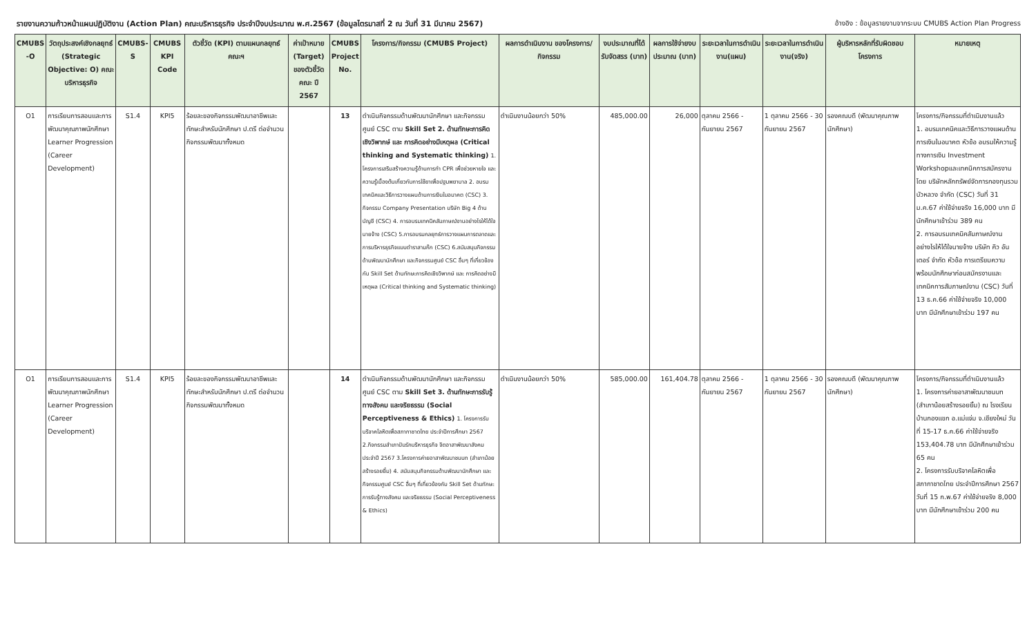รายงานความก้าวหน้าแผนปฏิบัติงาน (Action Plan) คณะบริหารธุรกิจ ประจำปีงบประมาณ พ.ศ.2567 (ข้อมูลไตรมาสที่ 2 ณ วันที่ 31 มีนาคม 2567)
อ้างอิง : ข้อมูลรายงานจากระบบ CMUBS Action Plan Progress
| CMUBS -O | วัตถุประสงค์เชิงกลยุทธ์ (Strategic Objective: O) คณะบริหารธุรกิจ | CMUBS-S | CMUBS KPI Code | ตัวชี้วัด (KPI) ตามแผนกลยุทธ์คณะฯ | ค่าเป้าหมาย (Target) ของตัวชี้วัด คณะ ปี 2567 | CMUBS Project No. | โครงการ/กิจกรรม (CMUBS Project) | ผลการดำเนินงาน ของโครงการ/กิจกรรม | งบประมาณที่ได้รับจัดสรร (บาท) | ผลการใช้จ่ายงบประมาณ (บาท) | ระยะเวลาในการดำเนินงาน(แผน) | ระยะเวลาในการดำเนินงาน(จริง) | ผู้บริหารหลักที่รับผิดชอบโครงการ | หมายเหตุ |
| --- | --- | --- | --- | --- | --- | --- | --- | --- | --- | --- | --- | --- | --- | --- |
| O1 | การเรียนการสอนและการพัฒนาคุณภาพนักศึกษา Learner Progression (Career Development) | S1.4 | KPI5 | ร้อยละของกิจกรรมพัฒนาอาชีพและทักษะสำหรับนักศึกษา ป.ตรี ต่อจำนวนกิจกรรมพัฒนาทั้งหมด | | 13 | ดำเนินกิจกรรมด้านพัฒนานักศึกษา และกิจกรรมศูนย์ CSC ตาม Skill Set 2. ด้านทักษะการคิดเชิงวิพากษ์ และ การคิดอย่างมีเหตุผล (Critical thinking and Systematic thinking) 1. โครงการเสริมสร้างความรู้ด้านการทำ CPR เพื่อช่วยหายใจ และความรู้เบื้องต้นเกี่ยวกับการใช้ยาเพื่อปฐมพยาบาล 2. อบรมเทคนิคและวิธีการวางแผนด้านการเงินในอนาคต (CSC) 3. กิจกรรม Company Presentation บริษัท Big 4 ด้านบัญชี (CSC) 4. การอบรมเทคนิคสัมภาษณ์งานอย่างไรให้ได้ใจนายจ้าง (CSC) 5.การอบรมกลยุทธ์การวางแผนการตลาดและการบริหารธุรกิจแบบตำราสามก๊ก (CSC) 6.สนับสนุนกิจกรรมด้านพัฒนานักศึกษา และกิจกรรมศูนย์ CSC อื่นๆ ที่เกี่ยวข้องกับ Skill Set ด้านทักษะการคิดเชิงวิพากษ์ และ การคิดอย่างมีเหตุผล (Critical thinking and Systematic thinking) | ดำเนินงานน้อยกว่า 50% | 485,000.00 | 26,000 | ตุลาคม 2566 - กันยายน 2567 | 1 ตุลาคม 2566 - 30 กันยายน 2567 | รองคณบดี (พัฒนาคุณภาพนักศึกษา) | โครงการ/กิจกรรมที่ดำเนินงานแล้ว 1. อบรมเทคนิคและวิธีการวางแผนด้านการเงินในอนาคต หัวข้อ อบรมให้ความรู้ทางการเงิน Investment Workshopและเทคนิคการสมัครงาน โดย บริษัทหลักทรัพย์จัดการกองทุนรวมบัวหลวง จำกัด (CSC) วันที่ 31 ม.ค.67 ค่าใช้จ่ายจริง 16,000 บาท มีนักศึกษาเข้าร่วม 389 คน 2. การอบรมเทคนิคสัมภาษณ์งานอย่างไรให้ได้ใจนายจ้าง บริษัท คิว อันเตอร์ จำกัด หัวข้อ การเตรียมความพร้อมนักศึกษาก่อนสมัครงานและเทคนิคการสัมภาษณ์งาน (CSC) วันที่ 13 ธ.ค.66 ค่าใช้จ่ายจริง 10,000 บาท มีนักศึกษาเข้าร่วม 197 คน |
| O1 | การเรียนการสอนและการพัฒนาคุณภาพนักศึกษา Learner Progression (Career Development) | S1.4 | KPI5 | ร้อยละของกิจกรรมพัฒนาอาชีพและทักษะสำหรับนักศึกษา ป.ตรี ต่อจำนวนกิจกรรมพัฒนาทั้งหมด | | 14 | ดำเนินกิจกรรมด้านพัฒนานักศึกษา และกิจกรรมศูนย์ CSC ตาม Skill Set 3. ด้านทักษะการรับรู้ทางสังคม และจริยธรรม (Social Perceptiveness & Ethics) 1. โครงการรับบริจาคโลหิตเพื่อสภากาชาดไทย ประจำปีการศึกษา 2567 2.กิจกรรมสำเภาปันรักบริหารธุรกิจ จิตอาสาพัฒนาสังคม ประจำปี 2567 3.โครงการค่ายอาสาพัฒนาชนบท (สำเภาน้อยสร้างรอยยิ้ม) 4. สนับสนุนกิจกรรมด้านพัฒนานักศึกษา และกิจกรรมศูนย์ CSC อื่นๆ ที่เกี่ยวข้องกับ Skill Set ด้านทักษะการรับรู้ทางสังคม และจริยธรรม (Social Perceptiveness & Ethics) | ดำเนินงานน้อยกว่า 50% | 585,000.00 | 161,404.78 | ตุลาคม 2566 - กันยายน 2567 | 1 ตุลาคม 2566 - 30 กันยายน 2567 | รองคณบดี (พัฒนาคุณภาพนักศึกษา) | โครงการ/กิจกรรมที่ดำเนินงานแล้ว 1. โครงการค่ายอาสาพัฒนาชนบท (สำเภาน้อยสร้างรอยยิ้ม) ณ โรงเรียนบ้านกองแขก อ.แม่แจ่ม จ.เชียงใหม่ วันที่ 15-17 ธ.ค.66 ค่าใช้จ่ายจริง 153,404.78 บาท มีนักศึกษาเข้าร่วม 65 คน 2. โครงการรับบริจาคโลหิตเพื่อสภากาชาดไทย ประจำปีการศึกษา 2567 วันที่ 15 ก.พ.67 ค่าใช้จ่ายจริง 8,000 บาท มีนักศึกษาเข้าร่วม 200 คน |